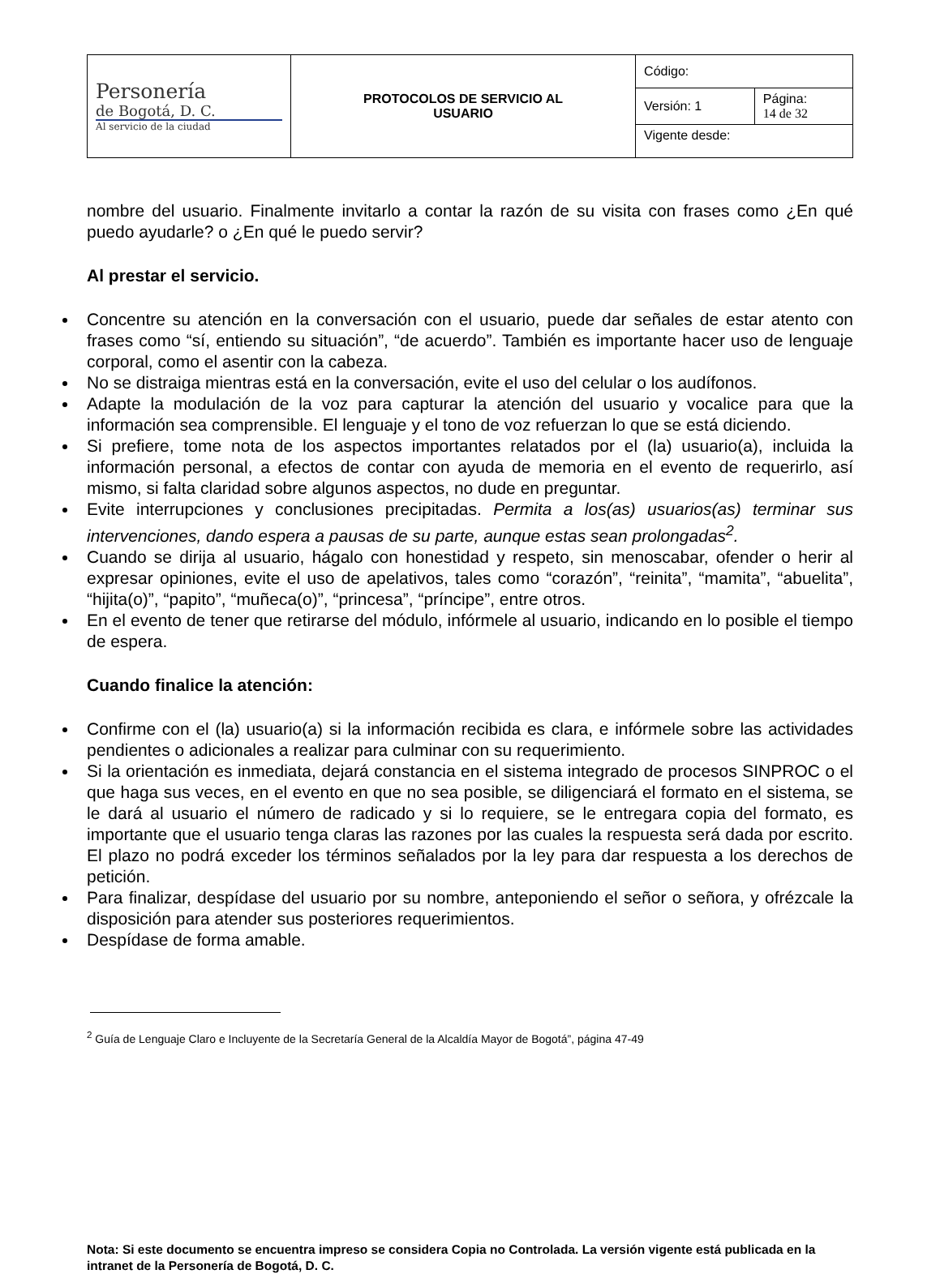| Personería de Bogotá, D. C. Al servicio de la ciudad | PROTOCOLOS DE SERVICIO AL USUARIO | Código: | |
| | | Versión: 1 | Página: 14 de 32 |
| | | Vigente desde: | |
nombre del usuario. Finalmente invitarlo a contar la razón de su visita con frases como ¿En qué puedo ayudarle? o ¿En qué le puedo servir?
Al prestar el servicio.
Concentre su atención en la conversación con el usuario, puede dar señales de estar atento con frases como “sí, entiendo su situación”, “de acuerdo”. También es importante hacer uso de lenguaje corporal, como el asentir con la cabeza.
No se distraiga mientras está en la conversación, evite el uso del celular o los audífonos.
Adapte la modulación de la voz para capturar la atención del usuario y vocalice para que la información sea comprensible. El lenguaje y el tono de voz refuerzan lo que se está diciendo.
Si prefiere, tome nota de los aspectos importantes relatados por el (la) usuario(a), incluida la información personal, a efectos de contar con ayuda de memoria en el evento de requerirlo, así mismo, si falta claridad sobre algunos aspectos, no dude en preguntar.
Evite interrupciones y conclusiones precipitadas. Permita a los(as) usuarios(as) terminar sus intervenciones, dando espera a pausas de su parte, aunque estas sean prolongadas<sup>2</sup>.
Cuando se dirija al usuario, hágalo con honestidad y respeto, sin menoscabar, ofender o herir al expresar opiniones, evite el uso de apelativos, tales como “corazón”, “reinita”, “mamita”, “abuelita”, “hijita(o)”, “papito”, “muñeca(o)”, “princesa”, “príncipe”, entre otros.
En el evento de tener que retirarse del módulo, infórmele al usuario, indicando en lo posible el tiempo de espera.
Cuando finalice la atención:
Confirme con el (la) usuario(a) si la información recibida es clara, e infórmele sobre las actividades pendientes o adicionales a realizar para culminar con su requerimiento.
Si la orientación es inmediata, dejará constancia en el sistema integrado de procesos SINPROC o el que haga sus veces, en el evento en que no sea posible, se diligenciará el formato en el sistema, se le dará al usuario el número de radicado y si lo requiere, se le entregara copia del formato, es importante que el usuario tenga claras las razones por las cuales la respuesta será dada por escrito. El plazo no podrá exceder los términos señalados por la ley para dar respuesta a los derechos de petición.
Para finalizar, despídase del usuario por su nombre, anteponiendo el señor o señora, y ofrézcale la disposición para atender sus posteriores requerimientos.
Despídase de forma amable.
<sup>2</sup> Guía de Lenguaje Claro e Incluyente de la Secretaría General de la Alcaldía Mayor de Bogotá”, página 47-49
Nota: Si este documento se encuentra impreso se considera Copia no Controlada. La versión vigente está publicada en la intranet de la Personería de Bogotá, D. C.